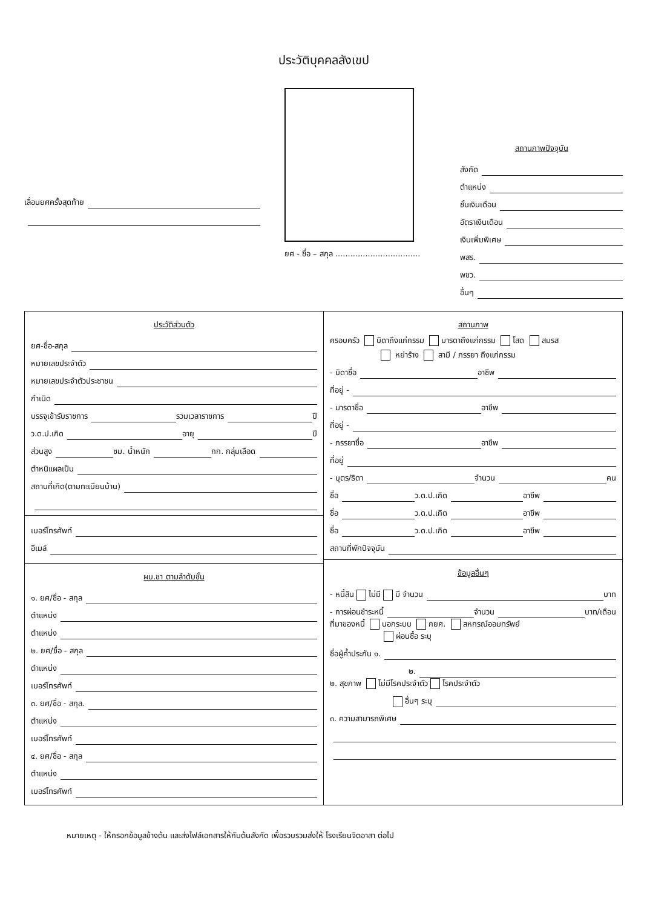ประวัติบุคคลสังเขป
เลื่อนยศครั้งสุดท้าย
ยศ - ชื่อ – สกุล ..................................
สถานภาพปัจจุบัน
สังกัด
ตำแหน่ง
ชั้นเงินเดือน
อัตราเงินเดือน
เงินเพิ่มพิเศษ
พสร.
พขว.
อื่นๆ
ประวัติส่วนตัว
ยศ-ชื่อ-สกุล
หมายเลขประจำตัว
หมายเลขประจำตัวประชาชน
กำเนิด
บรรจุเข้ารับราชการ รวมเวลาราชการ ปี
ว.ด.ป.เกิด อายุ ปี
ส่วนสูง ซม. น้ำหนัก กก. กลุ่มเลือด
ตำหนิแผลเป็น
สถานที่เกิด(ตามทะเบียนบ้าน)
เบอร์โทรศัพท์
อีเมล์
ผบ.ชา ตามลำดับชั้น
๑. ยศ/ชื่อ - สกุล
ตำแหน่ง
ตำแหน่ง
๒. ยศ/ชื่อ - สกุล
ตำแหน่ง
เบอร์โทรศัพท์
๓. ยศ/ชื่อ - สกุล.
ตำแหน่ง
เบอร์โทรศัพท์
๔. ยศ/ชื่อ - สกุล
ตำแหน่ง
เบอร์โทรศัพท์
สถานภาพ
ครอบครัว บิดาถึงแก่กรรม มารดาถึงแก่กรรม โสด สมรส
หย่าร้าง สามี / ภรรยา ถึงแก่กรรม
- บิดาชื่อ อาชีพ
ที่อยู่ -
- มารดาชื่อ อาชีพ
ที่อยู่ -
- ภรรยาชื่อ อาชีพ
ที่อยู่
- บุตร/ธิดา จำนวน คน
ชื่อ ว.ด.ป.เกิด อาชีพ
ชื่อ ว.ด.ป.เกิด อาชีพ
ชื่อ ว.ด.ป.เกิด อาชีพ
สถานที่พักปัจจุบัน
ข้อมูลอื่นๆ
- หนี้สิน ไม่มี มี จำนวน บาท
- การผ่อนชำระหนี้ จำนวน บาท/เดือน
ที่มาของหนี้ นอกระบบ กยศ. สหกรณ์ออมทรัพย์
ผ่อนซื้อ ระบุ
ชื่อผู้ค้ำประกัน ๑.
๒.
๒. สุขภาพ ไม่มีโรคประจำตัว โรคประจำตัว
อื่นๆ ระบุ
๓. ความสามารถพิเศษ
หมายเหตุ - ให้กรอกข้อมูลข้างต้น และส่งไฟล์เอกสารให้กับต้นสังกัด เพื่อรวบรวมส่งให้ โรงเรียนจิตอาสา ต่อไป